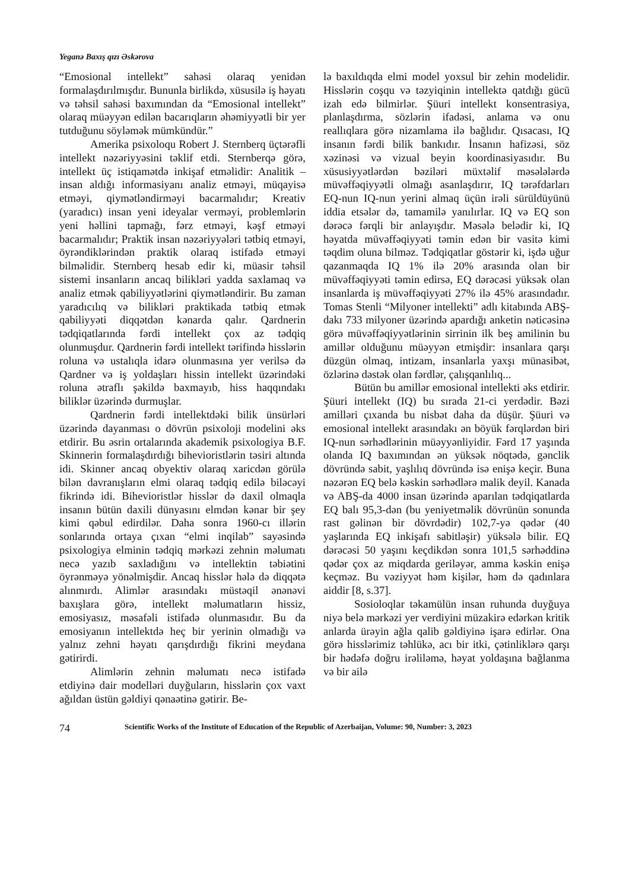Yeganə Baxış qızı Əskərova
“Emosional intellekt” sahəsi olaraq yenidən formalaşdırılmışdır. Bununla birlikdə, xüsusilə iş həyatı və təhsil sahəsi baxımından da “Emosional intellekt” olaraq müəyyən edilən bacarıqların əhəmiyyətli bir yer tutduğunu söyləmək mümkündür.”
Amerika psixoloqu Robert J. Sternberq üçtərəfli intellekt nəzəriyyəsini təklif etdi. Sternberqə görə, intellekt üç istiqamətdə inkişaf etməlidir: Analitik – insan aldığı informasiyanı analiz etməyi, müqayisə etməyi, qiymətləndirməyi bacarmalıdır; Kreativ (yaradıcı) insan yeni ideyalar verməyi, problemlərin yeni həllini tapmağı, fərz etməyi, kəşf etməyi bacarmalıdır; Praktik insan nəzəriyyələri tətbiq etməyi, öyrəndiklərindən praktik olaraq istifadə etməyi bilməlidir. Sternberq hesab edir ki, müasir təhsil sistemi insanların ancaq bilikləri yadda saxlamaq və analiz etmək qabiliyyətlərini qiymətləndirir. Bu zaman yaradıcılıq və bilikləri praktikada tətbiq etmək qabiliyyəti diqqətdən kənarda qalır. Qardnerin tədqiqatlarında fərdi intellekt çox az tədqiq olunmuşdur. Qardnerin fərdi intellekt tərifində hisslərin roluna və ustalıqla idarə olunmasına yer verilsə də Qardner və iş yoldaşları hissin intellekt üzərindəki roluna ətraflı şəkildə baxmayıb, hiss haqqındakı biliklər üzərində durmuşlar.
Qardnerin fərdi intellektdəki bilik ünsürləri üzərində dayanması o dövrün psixoloji modelini əks etdirir. Bu əsrin ortalarında akademik psixologiya B.F. Skinnerin formalaşdırdığı biheviorist­lərin təsiri altında idi. Skinner ancaq obyektiv olaraq xaricdən görülə bilən davranışların elmi olaraq tədqiq edilə biləcəyi fikrində idi. Biheviorist­lər hisslər də daxil olmaqla insanın bütün daxili dünyasını elmdən kənar bir şey kimi qəbul edirdilər. Daha sonra 1960-cı illərin sonlarında ortaya çıxan “elmi inqilab” sayəsində psixologiya elminin tədqiq mərkəzi zehnin məlumatı necə yazıb saxladığını və intellektin təbiətini öyrənməyə yönəlmişdir. Ancaq hisslər hələ də diqqətə alınmırdı. Alimlər arasındakı müstəqil ənənəvi baxışlara görə, intellekt məlumatların hissiz, emosiyasız, məsafəli istifadə olunmasıdır. Bu da emosiyanın intellektdə heç bir yerinin olmadığı və yalnız zehni həyatı qarışdırdığı fikrini meydana gətirirdi.
Alimlərin zehnin məlumatı necə istifadə etdiyinə dair modelləri duyğuların, hisslərin çox vaxt ağıldan üstün gəldiyi qənaətinə gətirir. Be-
lə baxıldıqda elmi model yoxsul bir zehin modelidir. Hisslərin coşqu və təzyiqinin intellektə qatdığı gücü izah edə bilmirlər. Şüuri intellekt konsentrasiya, planlaşdırma, sözlərin ifadəsi, anlama və onu reallıqlara görə nizamlama ilə bağlıdır. Qısacası, IQ insanın fərdi bilik bankıdır. İnsanın hafizəsi, söz xəzinəsi və vizual beyin koordinasiyasıdır. Bu xüsusiyyətlərdən bəziləri müxtəlif məsələlərdə müvəffəqiyyətli olmağı asanlaşdırır, IQ tərəfdarları EQ-nun IQ-nun yerini almaq üçün irəli sürüldüyünü iddia etsələr də, tamamilə yanılırlar. IQ və EQ son dərəcə fərqli bir anlayışdır. Məsələ belədir ki, IQ həyatda müvəffəqiyyəti təmin edən bir vasitə kimi təqdim oluna bilməz. Tədqiqatlar göstərir ki, işdə uğur qazanmaqda IQ 1% ilə 20% arasında olan bir müvəffəqiyyəti təmin edirsə, EQ dərəcəsi yüksək olan insanlarda iş müvəffəqiyyəti 27% ilə 45% arasındadır. Tomas Stenli “Milyoner intellekti” adlı kitabında ABŞ-dakı 733 milyoner üzərində apardığı anketin nəticəsinə görə müvəffəqiyyətlərinin sirrinin ilk beş amilinin bu amillər olduğunu müəyyən etmişdir: insanlara qarşı düzgün olmaq, intizam, insanlarla yaxşı münasibət, özlərinə dəstək olan fərdlər, çalışqanlılıq...
Bütün bu amillər emosional intellekti əks etdirir. Şüuri intellekt (IQ) bu sırada 21-ci yerdədir. Bəzi amilləri çıxanda bu nisbət daha da düşür. Şüuri və emosional intellekt arasındakı ən böyük fərqlərdən biri IQ-nun sərhədlərinin müəyyənliyidir. Fərd 17 yaşında olanda IQ baxımından ən yüksək nöqtədə, gənclik dövründə sabit, yaşlılıq dövründə isə enişə keçir. Buna nəzərən EQ belə kəskin sərhədlərə malik deyil. Kanada və ABŞ-da 4000 insan üzərində aparılan tədqiqatlarda EQ balı 95,3-dən (bu yeniyetməlik dövrünün sonunda rast gəlinən bir dövrdədir) 102,7-yə qədər (40 yaşlarında EQ inkişafı sabitləşir) yüksələ bilir. EQ dərəcəsi 50 yaşını keçdikdən sonra 101,5 sərhəddinə qədər çox az miqdarda geriləyər, amma kəskin enişə keçməz. Bu vəziyyət həm kişilər, həm də qadınlara aiddir [8, s.37].
Sosioloqlar təkamülün insan ruhunda duyğuya niyə belə mərkəzi yer verdiyini müzakirə edərkən kritik anlarda ürəyin ağla qalib gəldiyinə işarə edirlər. Ona görə hisslərimiz təhlükə, acı bir itki, çətinliklərə qarşı bir hədəfə doğru irəliləmə, həyat yoldaşına bağlanma və bir ailə
74 Scientific Works of the Institute of Education of the Republic of Azerbaijan, Volume: 90, Number: 3, 2023